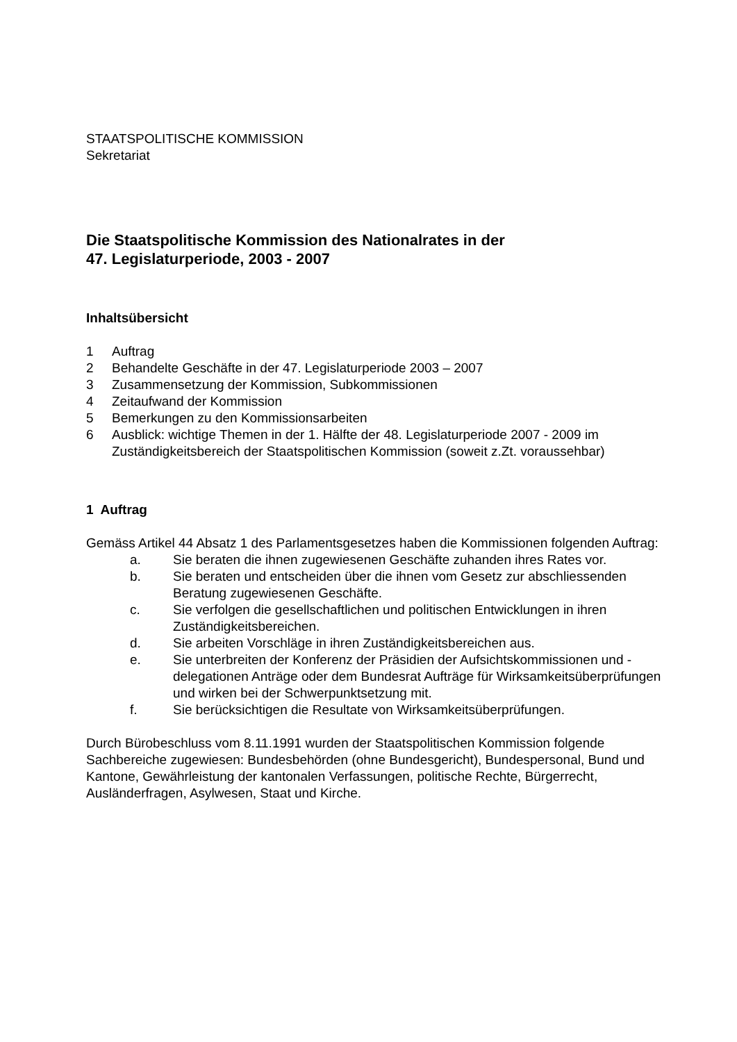STAATSPOLITISCHE KOMMISSION
Sekretariat
Die Staatspolitische Kommission des Nationalrates in der
47. Legislaturperiode, 2003 - 2007
Inhaltsübersicht
1 Auftrag
2 Behandelte Geschäfte in der 47. Legislaturperiode 2003 – 2007
3 Zusammensetzung der Kommission, Subkommissionen
4 Zeitaufwand der Kommission
5 Bemerkungen zu den Kommissionsarbeiten
6 Ausblick: wichtige Themen in der 1. Hälfte der 48. Legislaturperiode 2007 - 2009 im Zuständigkeitsbereich der Staatspolitischen Kommission (soweit z.Zt. voraussehbar)
1 Auftrag
Gemäss Artikel 44 Absatz 1 des Parlamentsgesetzes haben die Kommissionen folgenden Auftrag:
a. Sie beraten die ihnen zugewiesenen Geschäfte zuhanden ihres Rates vor.
b. Sie beraten und entscheiden über die ihnen vom Gesetz zur abschliessenden Beratung zugewiesenen Geschäfte.
c. Sie verfolgen die gesellschaftlichen und politischen Entwicklungen in ihren Zuständigkeitsbereichen.
d. Sie arbeiten Vorschläge in ihren Zuständigkeitsbereichen aus.
e. Sie unterbreiten der Konferenz der Präsidien der Aufsichtskommissionen und -delegationen Anträge oder dem Bundesrat Aufträge für Wirksamkeitsüberprüfungen und wirken bei der Schwerpunktsetzung mit.
f. Sie berücksichtigen die Resultate von Wirksamkeitsüberprüfungen.
Durch Bürobeschluss vom 8.11.1991 wurden der Staatspolitischen Kommission folgende Sachbereiche zugewiesen: Bundesbehörden (ohne Bundesgericht), Bundespersonal, Bund und Kantone, Gewährleistung der kantonalen Verfassungen, politische Rechte, Bürgerrecht, Ausländerfragen, Asylwesen, Staat und Kirche.